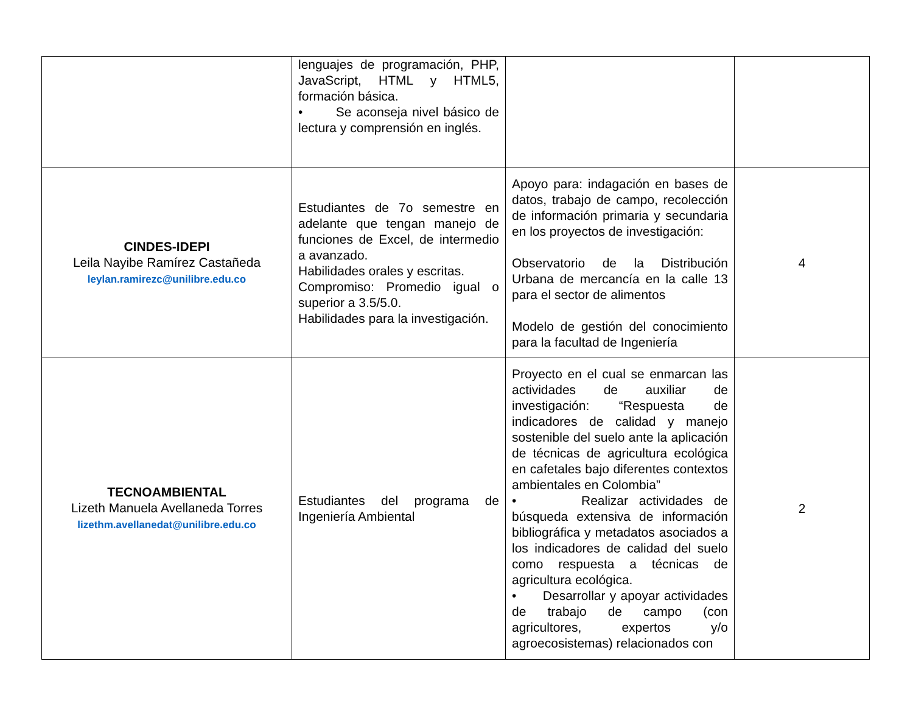| | lenguajes de programación, PHP, JavaScript, HTML y HTML5, formación básica. • Se aconseja nivel básico de lectura y comprensión en inglés. | | |
| CINDES-IDEPI Leila Nayibe Ramírez Castañeda leylan.ramirezc@unilibre.edu.co | Estudiantes de 7o semestre en adelante que tengan manejo de funciones de Excel, de intermedio a avanzado. Habilidades orales y escritas. Compromiso: Promedio igual o superior a 3.5/5.0. Habilidades para la investigación. | Apoyo para: indagación en bases de datos, trabajo de campo, recolección de información primaria y secundaria en los proyectos de investigación: Observatorio de la Distribución Urbana de mercancía en la calle 13 para el sector de alimentos Modelo de gestión del conocimiento para la facultad de Ingeniería | 4 |
| TECNOAMBIENTAL Lizeth Manuela Avellaneda Torres lizethm.avellanedat@unilibre.edu.co | Estudiantes del programa de Ingeniería Ambiental | Proyecto en el cual se enmarcan las actividades de auxiliar de investigación: “Respuesta de indicadores de calidad y manejo sostenible del suelo ante la aplicación de técnicas de agricultura ecológica en cafetales bajo diferentes contextos ambientales en Colombia” • Realizar actividades de búsqueda extensiva de información bibliográfica y metadatos asociados a los indicadores de calidad del suelo como respuesta a técnicas de agricultura ecológica. • Desarrollar y apoyar actividades de trabajo de campo (con agricultores, expertos y/o agroecosistemas) relacionados con | 2 |